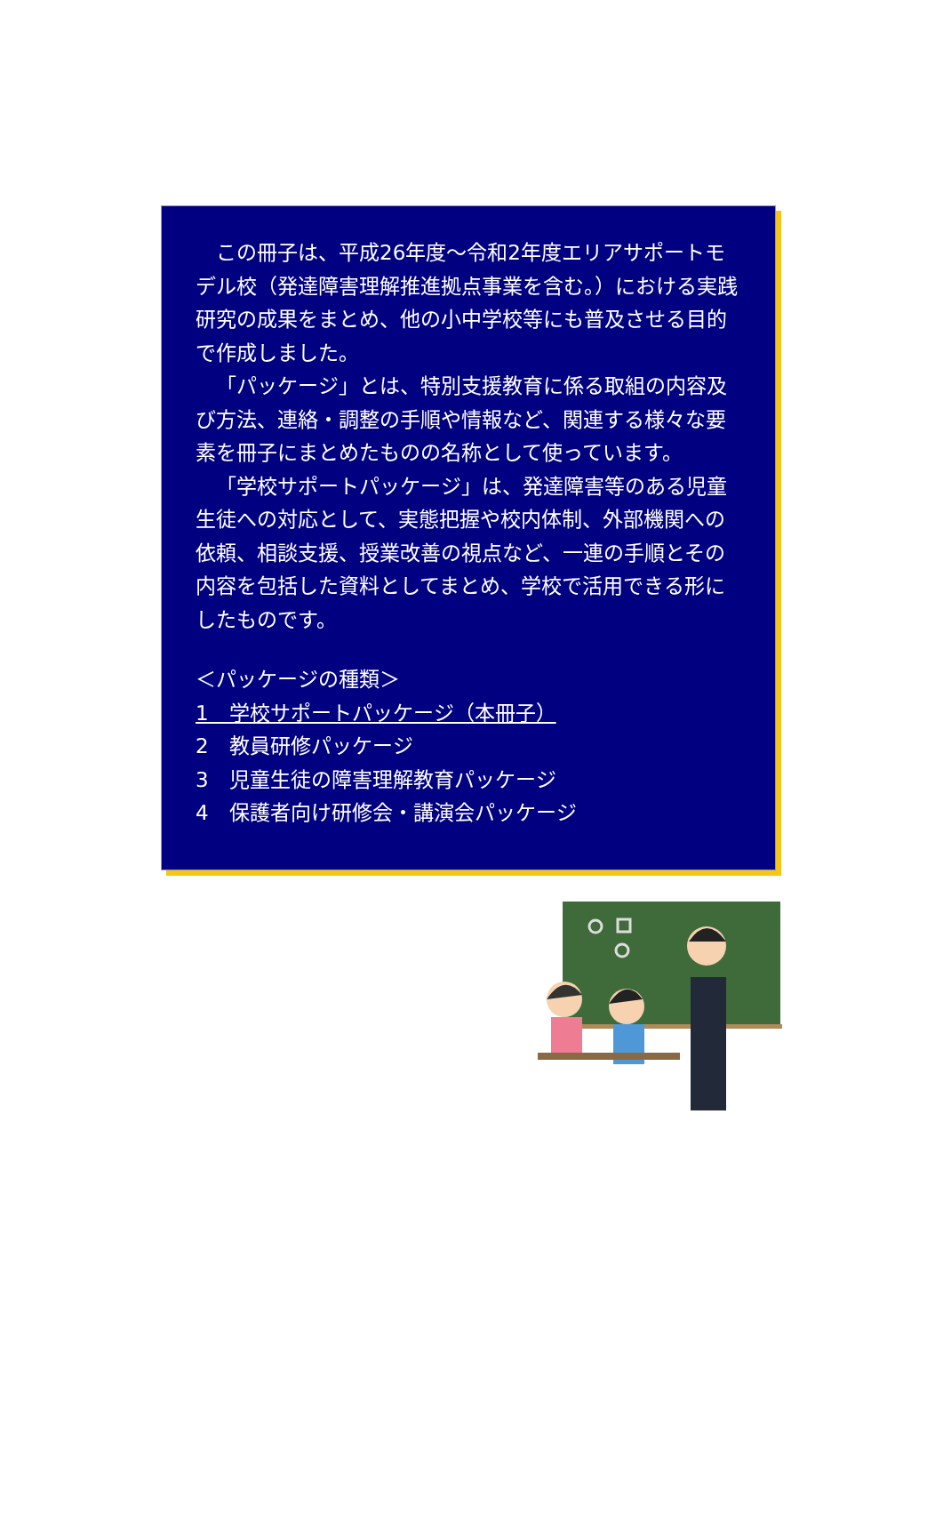この冊子は、平成26年度～令和2年度エリアサポートモデル校（発達障害理解推進拠点事業を含む。）における実践研究の成果をまとめ、他の小中学校等にも普及させる目的で作成しました。
「パッケージ」とは、特別支援教育に係る取組の内容及び方法、連絡・調整の手順や情報など、関連する様々な要素を冊子にまとめたものの名称として使っています。
「学校サポートパッケージ」は、発達障害等のある児童生徒への対応として、実態把握や校内体制、外部機関への依頼、相談支援、授業改善の視点など、一連の手順とその内容を包括した資料としてまとめ、学校で活用できる形にしたものです。
＜パッケージの種類＞
1　学校サポートパッケージ（本冊子）
2　教員研修パッケージ
3　児童生徒の障害理解教育パッケージ
4　保護者向け研修会・講演会パッケージ